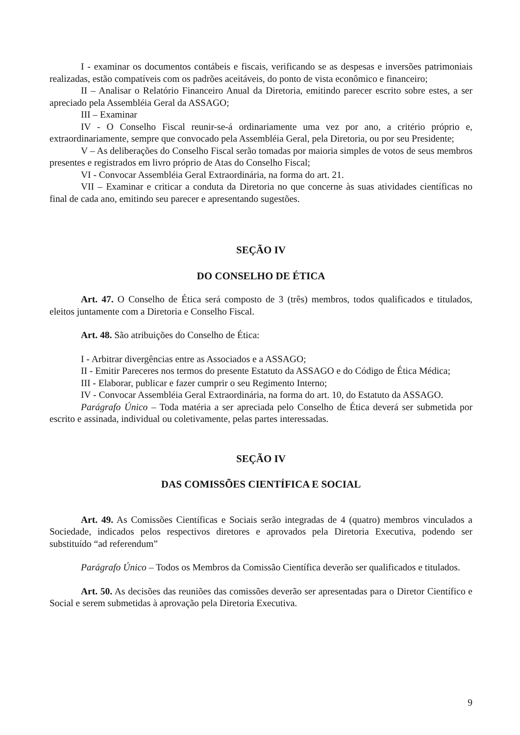I - examinar os documentos contábeis e fiscais, verificando se as despesas e inversões patrimoniais realizadas, estão compatíveis com os padrões aceitáveis, do ponto de vista econômico e financeiro;
II – Analisar o Relatório Financeiro Anual da Diretoria, emitindo parecer escrito sobre estes, a ser apreciado pela Assembléia Geral da ASSAGO;
III – Examinar
IV - O Conselho Fiscal reunir-se-á ordinariamente uma vez por ano, a critério próprio e, extraordinariamente, sempre que convocado pela Assembléia Geral, pela Diretoria, ou por seu Presidente;
V – As deliberações do Conselho Fiscal serão tomadas por maioria simples de votos de seus membros presentes e registrados em livro próprio de Atas do Conselho Fiscal;
VI - Convocar Assembléia Geral Extraordinária, na forma do art. 21.
VII – Examinar e criticar a conduta da Diretoria no que concerne às suas atividades científicas no final de cada ano, emitindo seu parecer e apresentando sugestões.
SEÇÃO IV
DO CONSELHO DE ÉTICA
Art. 47. O Conselho de Ética será composto de 3 (três) membros, todos qualificados e titulados, eleitos juntamente com a Diretoria e Conselho Fiscal.
Art. 48. São atribuições do Conselho de Ética:
I - Arbitrar divergências entre as Associados e a ASSAGO;
II - Emitir Pareceres nos termos do presente Estatuto da ASSAGO e do Código de Ética Médica;
III - Elaborar, publicar e fazer cumprir o seu Regimento Interno;
IV - Convocar Assembléia Geral Extraordinária, na forma do art. 10, do Estatuto da ASSAGO.
Parágrafo Único – Toda matéria a ser apreciada pelo Conselho de Ética deverá ser submetida por escrito e assinada, individual ou coletivamente, pelas partes interessadas.
SEÇÃO IV
DAS COMISSÕES CIENTÍFICA E SOCIAL
Art. 49. As Comissões Científicas e Sociais serão integradas de 4 (quatro) membros vinculados a Sociedade, indicados pelos respectivos diretores e aprovados pela Diretoria Executiva, podendo ser substituído “ad referendum”
Parágrafo Único – Todos os Membros da Comissão Científica deverão ser qualificados e titulados.
Art. 50. As decisões das reuniões das comissões deverão ser apresentadas para o Diretor Científico e Social e serem submetidas à aprovação pela Diretoria Executiva.
9